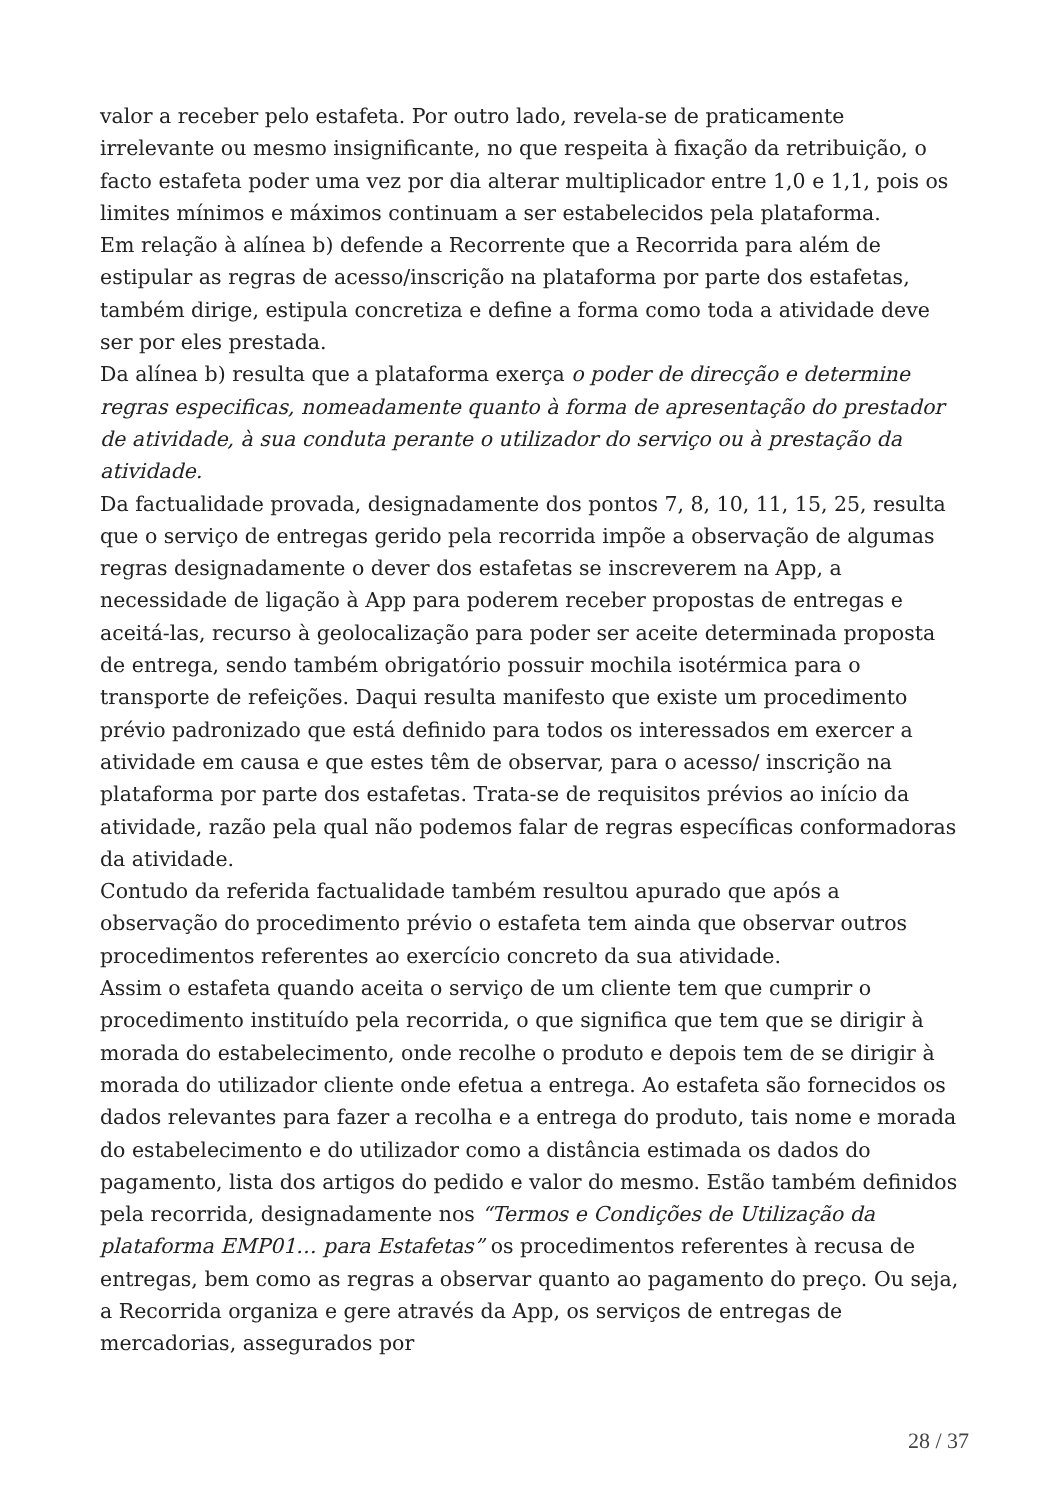valor a receber pelo estafeta. Por outro lado, revela-se de praticamente irrelevante ou mesmo insignificante, no que respeita à fixação da retribuição, o facto estafeta poder uma vez por dia alterar multiplicador entre 1,0 e 1,1, pois os limites mínimos e máximos continuam a ser estabelecidos pela plataforma.
Em relação à alínea b) defende a Recorrente que a Recorrida para além de estipular as regras de acesso/inscrição na plataforma por parte dos estafetas, também dirige, estipula concretiza e define a forma como toda a atividade deve ser por eles prestada.
Da alínea b) resulta que a plataforma exerça o poder de direcção e determine regras especificas, nomeadamente quanto à forma de apresentação do prestador de atividade, à sua conduta perante o utilizador do serviço ou à prestação da atividade.
Da factualidade provada, designadamente dos pontos 7, 8, 10, 11, 15, 25, resulta que o serviço de entregas gerido pela recorrida impõe a observação de algumas regras designadamente o dever dos estafetas se inscreverem na App, a necessidade de ligação à App para poderem receber propostas de entregas e aceitá-las, recurso à geolocalização para poder ser aceite determinada proposta de entrega, sendo também obrigatório possuir mochila isotérmica para o transporte de refeições. Daqui resulta manifesto que existe um procedimento prévio padronizado que está definido para todos os interessados em exercer a atividade em causa e que estes têm de observar, para o acesso/ inscrição na plataforma por parte dos estafetas. Trata-se de requisitos prévios ao início da atividade, razão pela qual não podemos falar de regras específicas conformadoras da atividade.
Contudo da referida factualidade também resultou apurado que após a observação do procedimento prévio o estafeta tem ainda que observar outros procedimentos referentes ao exercício concreto da sua atividade.
Assim o estafeta quando aceita o serviço de um cliente tem que cumprir o procedimento instituído pela recorrida, o que significa que tem que se dirigir à morada do estabelecimento, onde recolhe o produto e depois tem de se dirigir à morada do utilizador cliente onde efetua a entrega. Ao estafeta são fornecidos os dados relevantes para fazer a recolha e a entrega do produto, tais nome e morada do estabelecimento e do utilizador como a distância estimada os dados do pagamento, lista dos artigos do pedido e valor do mesmo. Estão também definidos pela recorrida, designadamente nos “Termos e Condições de Utilização da plataforma EMP01… para Estafetas” os procedimentos referentes à recusa de entregas, bem como as regras a observar quanto ao pagamento do preço. Ou seja, a Recorrida organiza e gere através da App, os serviços de entregas de mercadorias, assegurados por
28 / 37